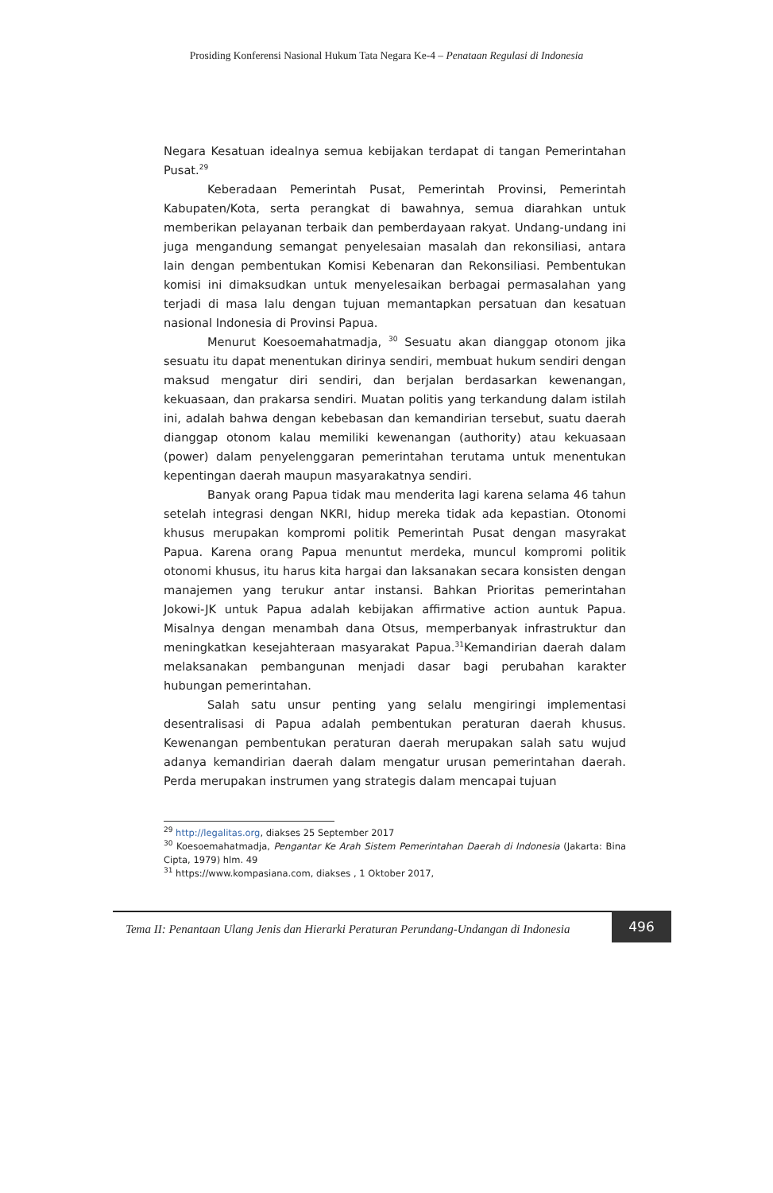Prosiding Konferensi Nasional Hukum Tata Negara Ke-4 – Penataan Regulasi di Indonesia
Negara Kesatuan idealnya semua kebijakan terdapat di tangan Pemerintahan Pusat.<sup>29</sup>
Keberadaan Pemerintah Pusat, Pemerintah Provinsi, Pemerintah Kabupaten/Kota, serta perangkat di bawahnya, semua diarahkan untuk memberikan pelayanan terbaik dan pemberdayaan rakyat. Undang-undang ini juga mengandung semangat penyelesaian masalah dan rekonsiliasi, antara lain dengan pembentukan Komisi Kebenaran dan Rekonsiliasi. Pembentukan komisi ini dimaksudkan untuk menyelesaikan berbagai permasalahan yang terjadi di masa lalu dengan tujuan memantapkan persatuan dan kesatuan nasional Indonesia di Provinsi Papua.
Menurut Koesoemahatmadja, <sup>30</sup> Sesuatu akan dianggap otonom jika sesuatu itu dapat menentukan dirinya sendiri, membuat hukum sendiri dengan maksud mengatur diri sendiri, dan berjalan berdasarkan kewenangan, kekuasaan, dan prakarsa sendiri. Muatan politis yang terkandung dalam istilah ini, adalah bahwa dengan kebebasan dan kemandirian tersebut, suatu daerah dianggap otonom kalau memiliki kewenangan (authority) atau kekuasaan (power) dalam penyelenggaran pemerintahan terutama untuk menentukan kepentingan daerah maupun masyarakatnya sendiri.
Banyak orang Papua tidak mau menderita lagi karena selama 46 tahun setelah integrasi dengan NKRI, hidup mereka tidak ada kepastian. Otonomi khusus merupakan kompromi politik Pemerintah Pusat dengan masyrakat Papua. Karena orang Papua menuntut merdeka, muncul kompromi politik otonomi khusus, itu harus kita hargai dan laksanakan secara konsisten dengan manajemen yang terukur antar instansi. Bahkan Prioritas pemerintahan Jokowi-JK untuk Papua adalah kebijakan affirmative action auntuk Papua. Misalnya dengan menambah dana Otsus, memperbanyak infrastruktur dan meningkatkan kesejahteraan masyarakat Papua.<sup>31</sup>Kemandirian daerah dalam melaksanakan pembangunan menjadi dasar bagi perubahan karakter hubungan pemerintahan.
Salah satu unsur penting yang selalu mengiringi implementasi desentralisasi di Papua adalah pembentukan peraturan daerah khusus. Kewenangan pembentukan peraturan daerah merupakan salah satu wujud adanya kemandirian daerah dalam mengatur urusan pemerintahan daerah. Perda merupakan instrumen yang strategis dalam mencapai tujuan
<sup>29</sup> http://legalitas.org, diakses 25 September 2017
<sup>30</sup> Koesoemahatmadja, Pengantar Ke Arah Sistem Pemerintahan Daerah di Indonesia (Jakarta: Bina Cipta, 1979) hlm. 49
<sup>31</sup> https://www.kompasiana.com, diakses , 1 Oktober 2017,
Tema II: Penantaan Ulang Jenis dan Hierarki Peraturan Perundang-Undangan di Indonesia
496